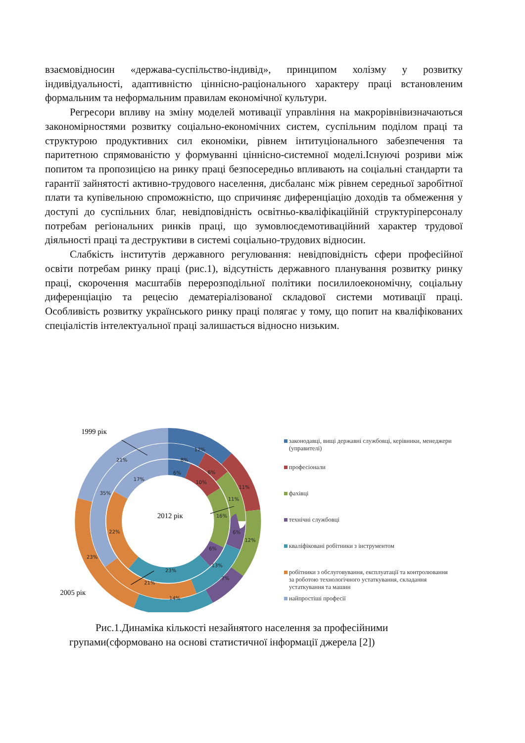взаємовідносин «держава-суспільство-індивід», принципом холізму у розвитку індивідуальності, адаптивністю ціннісно-раціонального характеру праці встановленим формальним та неформальним правилам економічної культури.
Регресори впливу на зміну моделей мотивації управління на макрорівнівизначаються закономірностями розвитку соціально-економічних систем, суспільним поділом праці та структурою продуктивних сил економіки, рівнем інтитуціонального забезпечення та паритетною спрямованістю у формуванні ціннісно-системної моделі.Існуючі розриви між попитом та пропозицією на ринку праці безпосередньо впливають на соціальні стандарти та гарантії зайнятості активно-трудового населення, дисбаланс між рівнем середньої заробітної плати та купівельною спроможністю, що спричиняє диференціацію доходів та обмеження у доступі до суспільних благ, невідповідність освітньо-кваліфікаційній структуріперсоналу потребам регіональних ринків праці, що зумовлюєдемотиваційний характер трудової діяльності праці та деструктиви в системі соціально-трудових відносин.
Слабкість інститутів державного регулювання: невідповідність сфери професійної освіти потребам ринку праці (рис.1), відсутність державного планування розвитку ринку праці, скорочення масштабів перерозподільної політики посилилоекономічну, соціальну диференціацію та рецесію дематеріалізованої складової системи мотивації праці. Особливість розвитку українського ринку праці полягає у тому, що попит на кваліфікованих спеціалістів інтелектуальної праці залишається відносно низьким.
12%
8%
6%
21%
17%
35%
6%
10%
11%
11%
16%
6%
12%
6%
22%
23%
13%
23%
7%
21%
14%
1999 рік
2012 рік
2005 рік
законодавці, вищі державні службовці, керівники, менеджери (управителі)
професіонали
фахівці
технічні службовці
кваліфіковані робітники з інструментом
робітники з обслуговування, експлуатації та контролювання за роботою технологічного устаткування, складання устаткування та машин
найпростіші професії
Рис.1.Динаміка кількості незайнятого населення за професійними
групами(сформовано на основі статистичної інформації джерела [2])